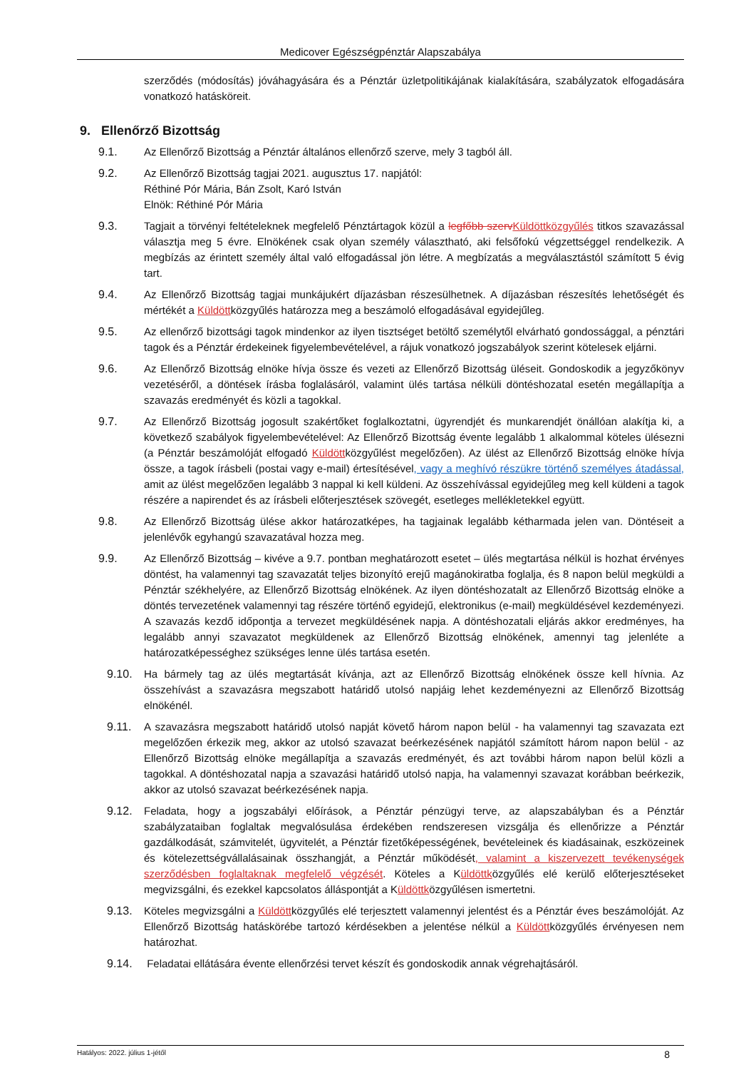Medicover Egészségpénztár Alapszabálya
szerződés (módosítás) jóváhagyására és a Pénztár üzletpolitikájának kialakítására, szabályzatok elfogadására vonatkozó hatásköreit.
9. Ellenőrző Bizottság
9.1. Az Ellenőrző Bizottság a Pénztár általános ellenőrző szerve, mely 3 tagból áll.
9.2. Az Ellenőrző Bizottság tagjai 2021. augusztus 17. napjától:
Réthiné Pór Mária, Bán Zsolt, Karó István
Elnök: Réthiné Pór Mária
9.3. Tagjait a törvényi feltételeknek megfelelő Pénztártagok közül a legfőbb szerv Küldöttközgyűlés titkos szavazással választja meg 5 évre. Elnökének csak olyan személy választható, aki felsőfokú végzettséggel rendelkezik. A megbízás az érintett személy által való elfogadással jön létre. A megbízatás a megválasztástól számított 5 évig tart.
9.4. Az Ellenőrző Bizottság tagjai munkájukért díjazásban részesülhetnek. A díjazásban részesítés lehetőségét és mértékét a Küldöttközgyűlés határozza meg a beszámoló elfogadásával egyidejűleg.
9.5. Az ellenőrző bizottsági tagok mindenkor az ilyen tisztséget betöltő személytől elvárható gondossággal, a pénztári tagok és a Pénztár érdekeinek figyelembevételével, a rájuk vonatkozó jogszabályok szerint kötelesek eljárni.
9.6. Az Ellenőrző Bizottság elnöke hívja össze és vezeti az Ellenőrző Bizottság üléseit. Gondoskodik a jegyzőkönyv vezetéséről, a döntések írásba foglalásáról, valamint ülés tartása nélküli döntéshozatal esetén megállapítja a szavazás eredményét és közli a tagokkal.
9.7. Az Ellenőrző Bizottság jogosult szakértőket foglalkoztatni, ügyrendjét és munkarendjét önállóan alakítja ki, a következő szabályok figyelembevételével: Az Ellenőrző Bizottság évente legalább 1 alkalommal köteles ülésezni (a Pénztár beszámolóját elfogadó Küldöttközgyűlést megelőzően). Az ülést az Ellenőrző Bizottság elnöke hívja össze, a tagok írásbeli (postai vagy e-mail) értesítésével, vagy a meghívó részükre történő személyes átadással, amit az ülést megelőzően legalább 3 nappal ki kell küldeni. Az összehívással egyidejűleg meg kell küldeni a tagok részére a napirendet és az írásbeli előterjesztések szövegét, esetleges mellékletekkel együtt.
9.8. Az Ellenőrző Bizottság ülése akkor határozatképes, ha tagjainak legalább kétharmada jelen van. Döntéseit a jelenlévők egyhangú szavazatával hozza meg.
9.9. Az Ellenőrző Bizottság – kivéve a 9.7. pontban meghatározott esetet – ülés megtartása nélkül is hozhat érvényes döntést, ha valamennyi tag szavazatát teljes bizonyító erejű magánokiratba foglalja, és 8 napon belül megküldi a Pénztár székhelyére, az Ellenőrző Bizottság elnökének. Az ilyen döntéshozatalt az Ellenőrző Bizottság elnöke a döntés tervezetének valamennyi tag részére történő egyidejű, elektronikus (e-mail) megküldésével kezdeményezi. A szavazás kezdő időpontja a tervezet megküldésének napja. A döntéshozatali eljárás akkor eredményes, ha legalább annyi szavazatot megküldenek az Ellenőrző Bizottság elnökének, amennyi tag jelenléte a határozatképességhez szükséges lenne ülés tartása esetén.
9.10. Ha bármely tag az ülés megtartását kívánja, azt az Ellenőrző Bizottság elnökének össze kell hívnia. Az összehívást a szavazásra megszabott határidő utolsó napjáig lehet kezdeményezni az Ellenőrző Bizottság elnökénél.
9.11. A szavazásra megszabott határidő utolsó napját követő három napon belül - ha valamennyi tag szavazata ezt megelőzően érkezik meg, akkor az utolsó szavazat beérkezésének napjától számított három napon belül - az Ellenőrző Bizottság elnöke megállapítja a szavazás eredményét, és azt további három napon belül közli a tagokkal. A döntéshozatal napja a szavazási határidő utolsó napja, ha valamennyi szavazat korábban beérkezik, akkor az utolsó szavazat beérkezésének napja.
9.12. Feladata, hogy a jogszabályi előírások, a Pénztár pénzügyi terve, az alapszabályban és a Pénztár szabályzataiban foglaltak megvalósulása érdekében rendszeresen vizsgálja és ellenőrizze a Pénztár gazdálkodását, számvitelét, ügyvitelét, a Pénztár fizetőképességének, bevételeinek és kiadásainak, eszközeinek és kötelezettségvállalásainak összhangját, a Pénztár működését, valamint a kiszervezett tevékenységek szerződésben foglaltaknak megfelelő végzését. Köteles a Küldöttközgyűlés elé kerülő előterjesztéseket megvizsgálni, és ezekkel kapcsolatos álláspontját a Küldöttközgyűlésen ismertetni.
9.13. Köteles megvizsgálni a Küldöttközgyűlés elé terjesztett valamennyi jelentést és a Pénztár éves beszámolóját. Az Ellenőrző Bizottság hatáskörébe tartozó kérdésekben a jelentése nélkül a Küldöttközgyűlés érvényesen nem határozhat.
9.14. Feladatai ellátására évente ellenőrzési tervet készít és gondoskodik annak végrehajtásáról.
Hatályos: 2022. július 1-jétől 8